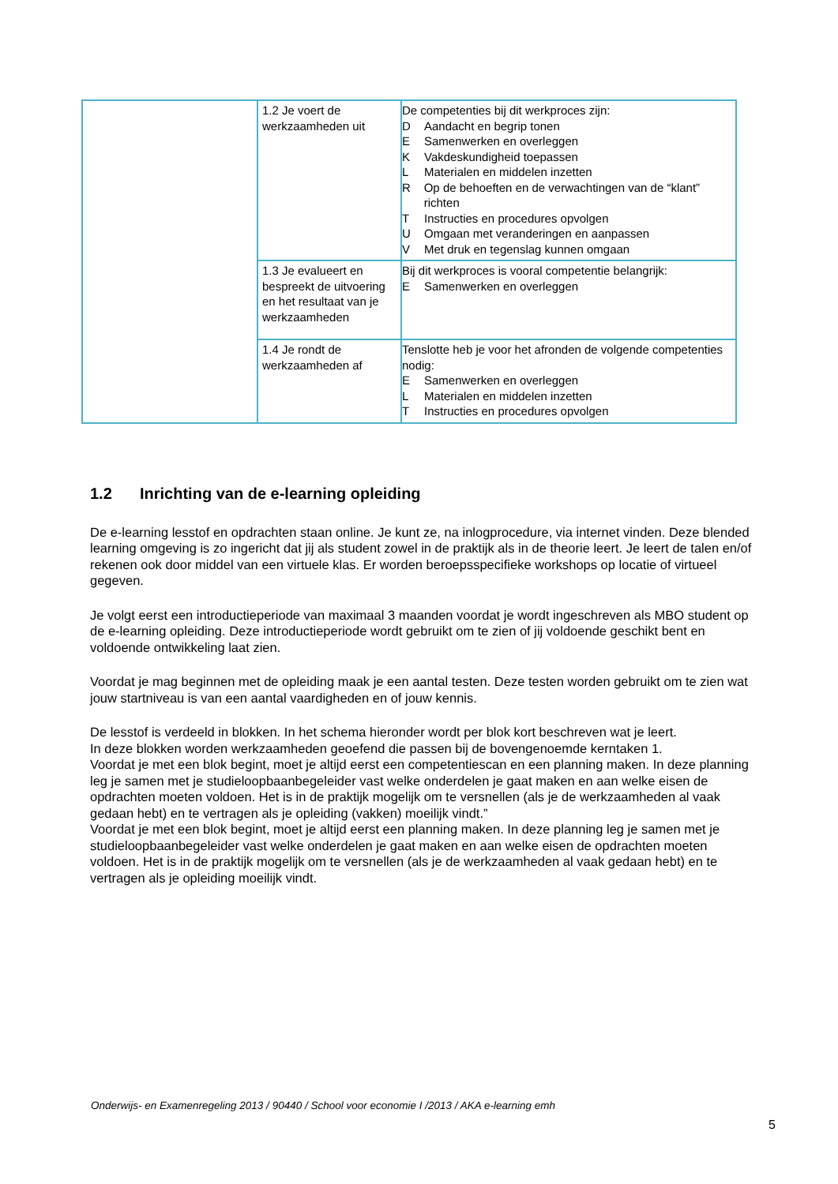| | 1.2 Je voert de werkzaamheden uit | De competenties bij dit werkproces zijn: D Aandacht en begrip tonen E Samenwerken en overleggen K Vakdeskundigheid toepassen L Materialen en middelen inzetten R Op de behoeften en de verwachtingen van de “klant” richten T Instructies en procedures opvolgen U Omgaan met veranderingen en aanpassen V Met druk en tegenslag kunnen omgaan |
| | 1.3 Je evalueert en bespreekt de uitvoering en het resultaat van je werkzaamheden | Bij dit werkproces is vooral competentie belangrijk: E Samenwerken en overleggen |
| | 1.4 Je rondt de werkzaamheden af | Tenslotte heb je voor het afronden de volgende competenties nodig: E Samenwerken en overleggen L Materialen en middelen inzetten T Instructies en procedures opvolgen |
1.2 Inrichting van de e-learning opleiding
De e-learning lesstof en opdrachten staan online. Je kunt ze, na inlogprocedure, via internet vinden. Deze blended learning omgeving is zo ingericht dat jij als student zowel in de praktijk als in de theorie leert. Je leert de talen en/of rekenen ook door middel van een virtuele klas. Er worden beroepsspecifieke workshops op locatie of virtueel gegeven.
Je volgt eerst een introductieperiode van maximaal 3 maanden voordat je wordt ingeschreven als MBO student op de e-learning opleiding. Deze introductieperiode wordt gebruikt om te zien of jij voldoende geschikt bent en voldoende ontwikkeling laat zien.
Voordat je mag beginnen met de opleiding maak je een aantal testen. Deze testen worden gebruikt om te zien wat jouw startniveau is van een aantal vaardigheden en of jouw kennis.
De lesstof is verdeeld in blokken. In het schema hieronder wordt per blok kort beschreven wat je leert.
In deze blokken worden werkzaamheden geoefend die passen bij de bovengenoemde kerntaken 1.
Voordat je met een blok begint, moet je altijd eerst een competentiescan en een planning maken. In deze planning leg je samen met je studieloopbaanbegeleider vast welke onderdelen je gaat maken en aan welke eisen de opdrachten moeten voldoen. Het is in de praktijk mogelijk om te versnellen (als je de werkzaamheden al vaak gedaan hebt) en te vertragen als je opleiding (vakken) moeilijk vindt.”
Voordat je met een blok begint, moet je altijd eerst een planning maken. In deze planning leg je samen met je studieloopbaanbegeleider vast welke onderdelen je gaat maken en aan welke eisen de opdrachten moeten voldoen. Het is in de praktijk mogelijk om te versnellen (als je de werkzaamheden al vaak gedaan hebt) en te vertragen als je opleiding moeilijk vindt.
Onderwijs- en Examenregeling 2013 / 90440 / School voor economie I /2013 / AKA e-learning emh
5